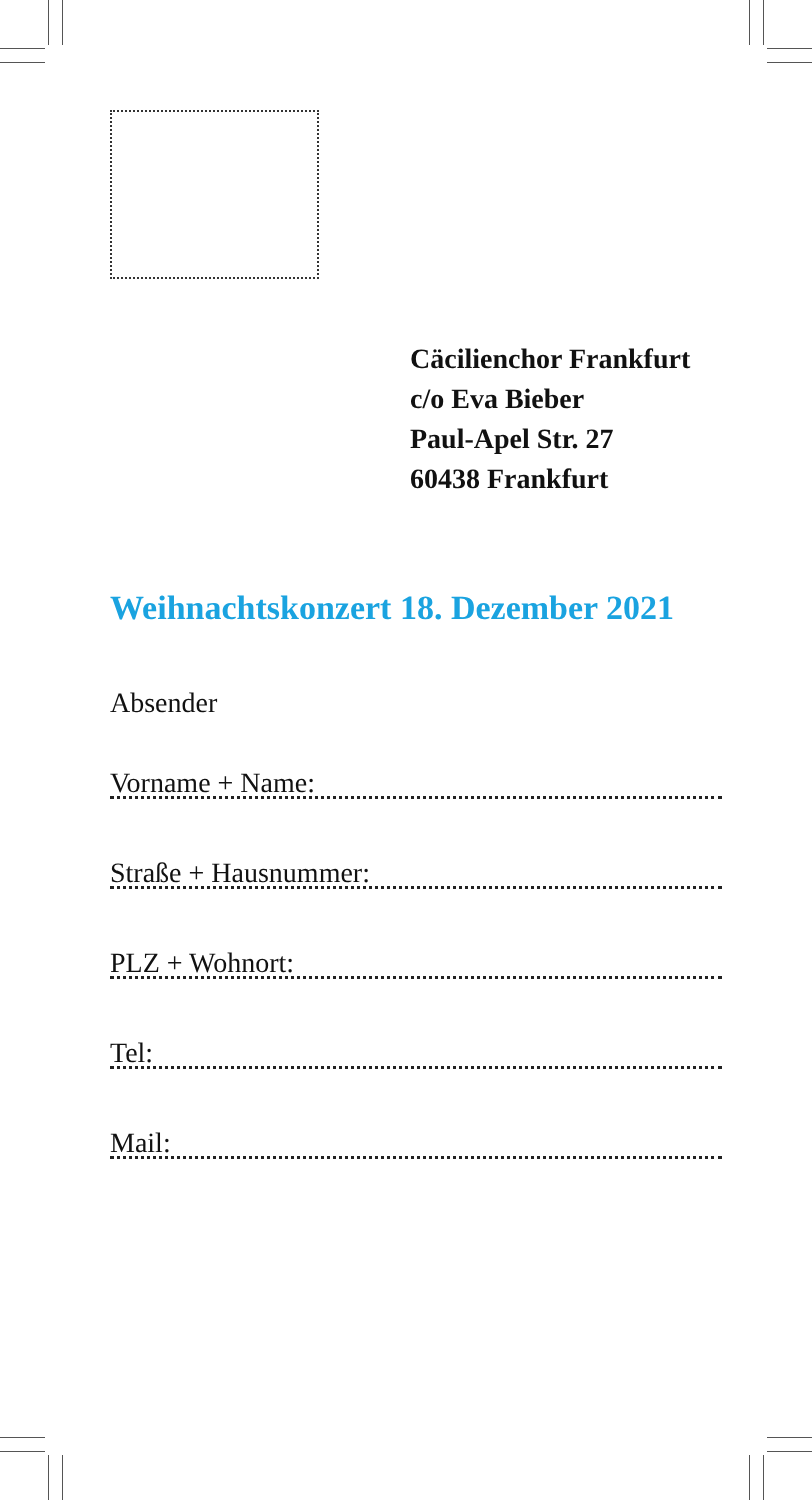Cäcilienchor Frankfurt
c/o Eva Bieber
Paul-Apel Str. 27
60438 Frankfurt
Weihnachtskonzert 18. Dezember 2021
Absender
Vorname + Name:
Straße + Hausnummer:
PLZ + Wohnort:
Tel:
Mail: